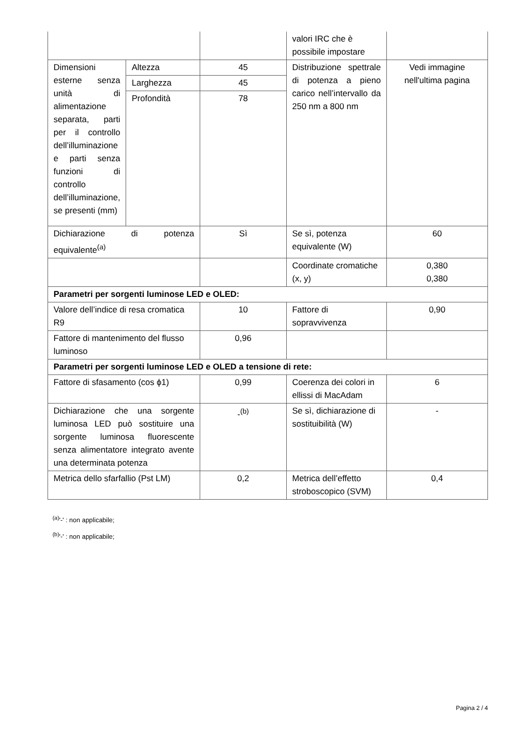| | | | valori IRC che è possibile impostare | |
| Dimensioni esterne senza unità di alimentazione separata, parti per il controllo dell’illuminazione e parti senza funzioni di controllo dell’illuminazione, se presenti (mm) | Altezza | 45 | Distribuzione spettrale di potenza a pieno carico nell’intervallo da 250 nm a 800 nm | Vedi immagine nell'ultima pagina |
| | Larghezza | 45 | | |
| | Profondità | 78 | | |
| Dichiarazione di potenza equivalente<sup>(a)</sup> | | Sì | Se sì, potenza equivalente (W) | 60 |
| | | | Coordinate cromatiche (x, y) | 0,380 0,380 |
| Parametri per sorgenti luminose LED e OLED: | | | | |
| Valore dell’indice di resa cromatica R9 | | 10 | Fattore di sopravvivenza | 0,90 |
| Fattore di mantenimento del flusso luminoso | | 0,96 | | |
| Parametri per sorgenti luminose LED e OLED a tensione di rete: | | | | |
| Fattore di sfasamento (cos ϕ1) | | 0,99 | Coerenza dei colori in ellissi di MacAdam | 6 |
| Dichiarazione che una sorgente luminosa LED può sostituire una sorgente luminosa fluorescente senza alimentatore integrato avente una determinata potenza | | -<sup>(b)</sup> | Se sì, dichiarazione di sostituibilità (W) | - |
| Metrica dello sfarfallio (Pst LM) | | 0,2 | Metrica dell’effetto stroboscopico (SVM) | 0,4 |
<sup>(a)</sup> '-' : non applicabile;
<sup>(b)</sup> '-' : non applicabile;
Pagina 2 / 4